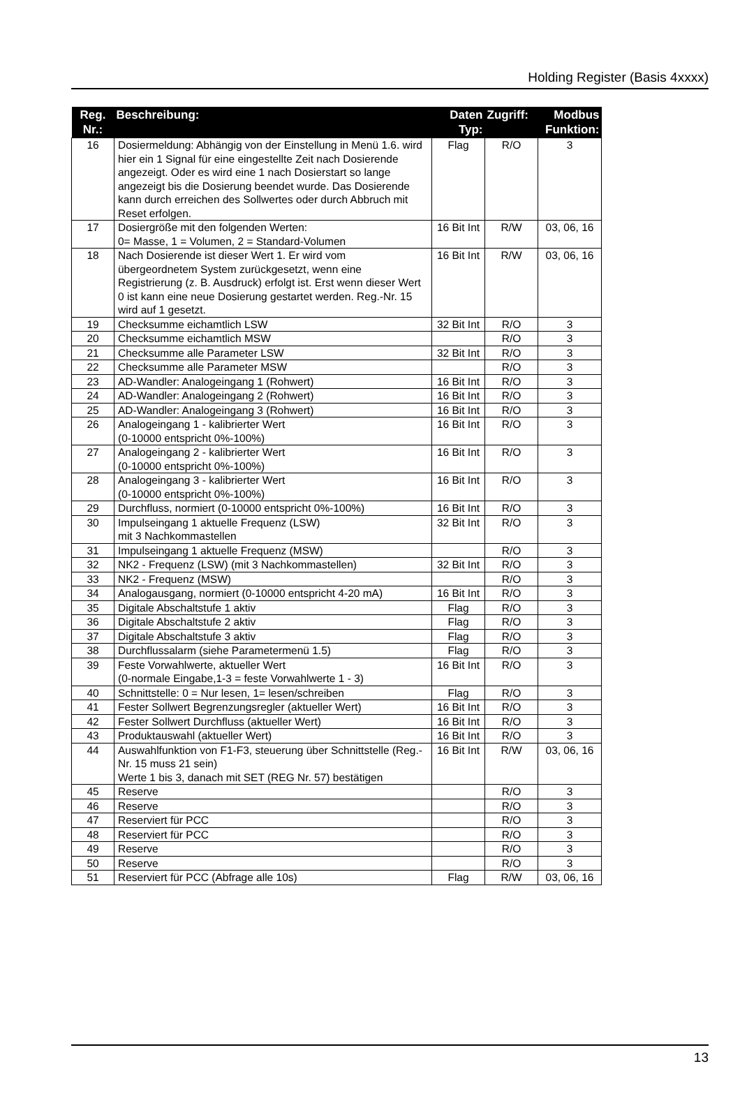Holding Register (Basis 4xxxx)
| Reg. Nr.: | Beschreibung: | Daten Typ: | Zugriff: | Modbus Funktion: |
| --- | --- | --- | --- | --- |
| 16 | Dosiermeldung: Abhängig von der Einstellung in Menü 1.6. wird hier ein 1 Signal für eine eingestellte Zeit nach Dosierende angezeigt. Oder es wird eine 1 nach Dosierstart so lange angezeigt bis die Dosierung beendet wurde. Das Dosierende kann durch erreichen des Sollwertes oder durch Abbruch mit Reset erfolgen. | Flag | R/O | 3 |
| 17 | Dosiergröße mit den folgenden Werten: 0= Masse, 1 = Volumen, 2 = Standard-Volumen | 16 Bit Int | R/W | 03, 06, 16 |
| 18 | Nach Dosierende ist dieser Wert 1. Er wird vom übergeordnetem System zurückgesetzt, wenn eine Registrierung (z. B. Ausdruck) erfolgt ist. Erst wenn dieser Wert 0 ist kann eine neue Dosierung gestartet werden. Reg.-Nr. 15 wird auf 1 gesetzt. | 16 Bit Int | R/W | 03, 06, 16 |
| 19 | Checksumme eichamtlich LSW | 32 Bit Int | R/O | 3 |
| 20 | Checksumme eichamtlich MSW | | R/O | 3 |
| 21 | Checksumme alle Parameter LSW | 32 Bit Int | R/O | 3 |
| 22 | Checksumme alle Parameter MSW | | R/O | 3 |
| 23 | AD-Wandler: Analogeingang 1 (Rohwert) | 16 Bit Int | R/O | 3 |
| 24 | AD-Wandler: Analogeingang 2 (Rohwert) | 16 Bit Int | R/O | 3 |
| 25 | AD-Wandler: Analogeingang 3 (Rohwert) | 16 Bit Int | R/O | 3 |
| 26 | Analogeingang 1 - kalibrierter Wert (0-10000 entspricht 0%-100%) | 16 Bit Int | R/O | 3 |
| 27 | Analogeingang 2 - kalibrierter Wert (0-10000 entspricht 0%-100%) | 16 Bit Int | R/O | 3 |
| 28 | Analogeingang 3 - kalibrierter Wert (0-10000 entspricht 0%-100%) | 16 Bit Int | R/O | 3 |
| 29 | Durchfluss, normiert (0-10000 entspricht 0%-100%) | 16 Bit Int | R/O | 3 |
| 30 | Impulseingang 1 aktuelle Frequenz (LSW) mit 3 Nachkommastellen | 32 Bit Int | R/O | 3 |
| 31 | Impulseingang 1 aktuelle Frequenz (MSW) | | R/O | 3 |
| 32 | NK2 - Frequenz (LSW) (mit 3 Nachkommastellen) | 32 Bit Int | R/O | 3 |
| 33 | NK2 - Frequenz (MSW) | | R/O | 3 |
| 34 | Analogausgang, normiert (0-10000 entspricht 4-20 mA) | 16 Bit Int | R/O | 3 |
| 35 | Digitale Abschaltstufe 1 aktiv | Flag | R/O | 3 |
| 36 | Digitale Abschaltstufe 2 aktiv | Flag | R/O | 3 |
| 37 | Digitale Abschaltstufe 3 aktiv | Flag | R/O | 3 |
| 38 | Durchflussalarm (siehe Parametermenü 1.5) | Flag | R/O | 3 |
| 39 | Feste Vorwahlwerte, aktueller Wert (0-normale Eingabe,1-3 = feste Vorwahlwerte 1 - 3) | 16 Bit Int | R/O | 3 |
| 40 | Schnittstelle: 0 = Nur lesen, 1= lesen/schreiben | Flag | R/O | 3 |
| 41 | Fester Sollwert Begrenzungsregler (aktueller Wert) | 16 Bit Int | R/O | 3 |
| 42 | Fester Sollwert Durchfluss (aktueller Wert) | 16 Bit Int | R/O | 3 |
| 43 | Produktauswahl (aktueller Wert) | 16 Bit Int | R/O | 3 |
| 44 | Auswahlfunktion von F1-F3, steuerung über Schnittstelle (Reg.-Nr. 15 muss 21 sein) Werte 1 bis 3, danach mit SET (REG Nr. 57) bestätigen | 16 Bit Int | R/W | 03, 06, 16 |
| 45 | Reserve | | R/O | 3 |
| 46 | Reserve | | R/O | 3 |
| 47 | Reserviert für PCC | | R/O | 3 |
| 48 | Reserviert für PCC | | R/O | 3 |
| 49 | Reserve | | R/O | 3 |
| 50 | Reserve | | R/O | 3 |
| 51 | Reserviert für PCC (Abfrage alle 10s) | Flag | R/W | 03, 06, 16 |
13